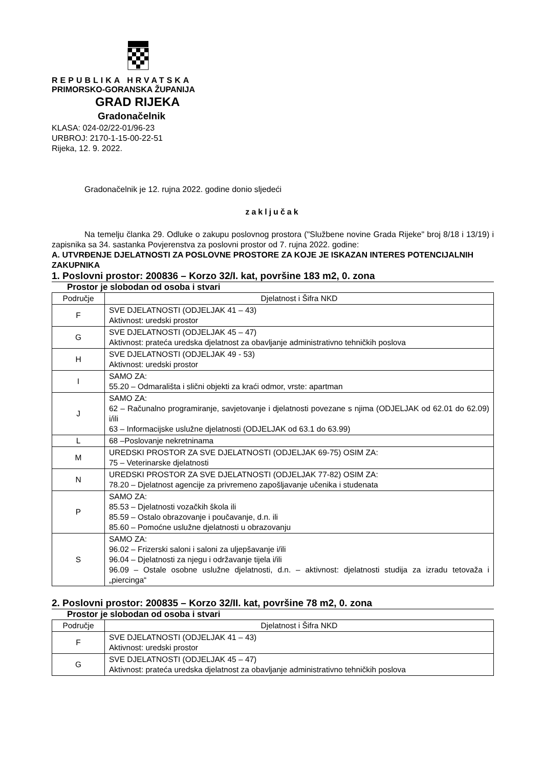REPUBLIKA HRVATSKA
PRIMORSKO-GORANSKA ŽUPANIJA
GRAD RIJEKA
Gradonačelnik
KLASA: 024-02/22-01/96-23
URBROJ: 2170-1-15-00-22-51
Rijeka, 12. 9. 2022.
Gradonačelnik je 12. rujna 2022. godine donio sljedeći
zaključak
Na temelju članka 29. Odluke o zakupu poslovnog prostora ("Službene novine Grada Rijeke" broj 8/18 i 13/19) i zapisnika sa 34. sastanka Povjerenstva za poslovni prostor od 7. rujna 2022. godine:
A. UTVRĐENJE DJELATNOSTI ZA POSLOVNE PROSTORE ZA KOJE JE ISKAZAN INTERES POTENCIJALNIH ZAKUPNIKA
1. Poslovni prostor: 200836 – Korzo 32/I. kat, površine 183 m2, 0. zona
Prostor je slobodan od osoba i stvari
| Područje | Djelatnost i Šifra NKD |
| F | SVE DJELATNOSTI (ODJELJAK 41 – 43) Aktivnost: uredski prostor |
| G | SVE DJELATNOSTI (ODJELJAK 45 – 47) Aktivnost: prateća uredska djelatnost za obavljanje administrativno tehničkih poslova |
| H | SVE DJELATNOSTI (ODJELJAK 49 - 53) Aktivnost: uredski prostor |
| I | SAMO ZA: 55.20 – Odmarališta i slični objekti za kraći odmor, vrste: apartman |
| J | SAMO ZA: 62 – Računalno programiranje, savjetovanje i djelatnosti povezane s njima (ODJELJAK od 62.01 do 62.09) i/ili 63 – Informacijske uslužne djelatnosti (ODJELJAK od 63.1 do 63.99) |
| L | 68 –Poslovanje nekretninama |
| M | UREDSKI PROSTOR ZA SVE DJELATNOSTI (ODJELJAK 69-75) OSIM ZA: 75 – Veterinarske djelatnosti |
| N | UREDSKI PROSTOR ZA SVE DJELATNOSTI (ODJELJAK 77-82) OSIM ZA: 78.20 – Djelatnost agencije za privremeno zapošljavanje učenika i studenata |
| P | SAMO ZA: 85.53 – Djelatnosti vozačkih škola ili 85.59 – Ostalo obrazovanje i poučavanje, d.n. ili 85.60 – Pomoćne uslužne djelatnosti u obrazovanju |
| S | SAMO ZA: 96.02 – Frizerski saloni i saloni za uljepšavanje i/ili 96.04 – Djelatnosti za njegu i održavanje tijela i/ili 96.09 – Ostale osobne uslužne djelatnosti, d.n. – aktivnost: djelatnosti studija za izradu tetovaža i „piercinga“ |
2. Poslovni prostor: 200835 – Korzo 32/II. kat, površine 78 m2, 0. zona
Prostor je slobodan od osoba i stvari
| Područje | Djelatnost i Šifra NKD |
| F | SVE DJELATNOSTI (ODJELJAK 41 – 43) Aktivnost: uredski prostor |
| G | SVE DJELATNOSTI (ODJELJAK 45 – 47) Aktivnost: prateća uredska djelatnost za obavljanje administrativno tehničkih poslova |